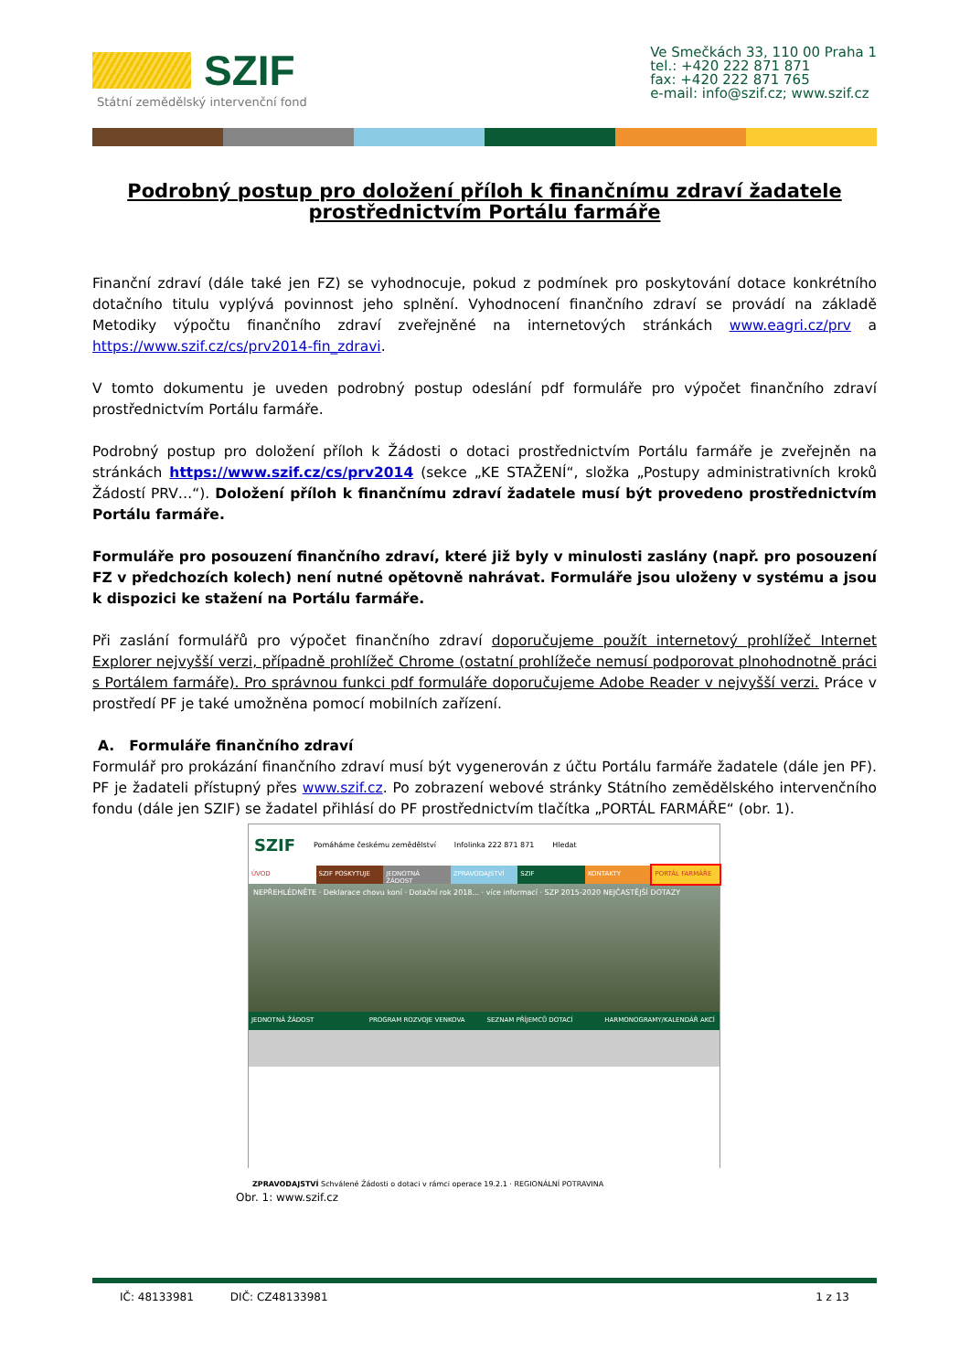SZIF
Státní zemědělský intervenční fond
Ve Smečkách 33, 110 00 Praha 1
tel.: +420 222 871 871
fax: +420 222 871 765
e-mail: info@szif.cz; www.szif.cz
Podrobný postup pro doložení příloh k finančnímu zdraví žadatele prostřednictvím Portálu farmáře
Finanční zdraví (dále také jen FZ) se vyhodnocuje, pokud z podmínek pro poskytování dotace konkrétního dotačního titulu vyplývá povinnost jeho splnění. Vyhodnocení finančního zdraví se provádí na základě Metodiky výpočtu finančního zdraví zveřejněné na internetových stránkách www.eagri.cz/prv a https://www.szif.cz/cs/prv2014-fin_zdravi.
V tomto dokumentu je uveden podrobný postup odeslání pdf formuláře pro výpočet finančního zdraví prostřednictvím Portálu farmáře.
Podrobný postup pro doložení příloh k Žádosti o dotaci prostřednictvím Portálu farmáře je zveřejněn na stránkách https://www.szif.cz/cs/prv2014 (sekce „KE STAŽENÍ“, složka „Postupy administrativních kroků Žádostí PRV…“). Doložení příloh k finančnímu zdraví žadatele musí být provedeno prostřednictvím Portálu farmáře.
Formuláře pro posouzení finančního zdraví, které již byly v minulosti zaslány (např. pro posouzení FZ v předchozích kolech) není nutné opětovně nahrávat. Formuláře jsou uloženy v systému a jsou k dispozici ke stažení na Portálu farmáře.
Při zaslání formulářů pro výpočet finančního zdraví doporučujeme použít internetový prohlížeč Internet Explorer nejvyšší verzi, případně prohlížeč Chrome (ostatní prohlížeče nemusí podporovat plnohodnotně práci s Portálem farmáře). Pro správnou funkci pdf formuláře doporučujeme Adobe Reader v nejvyšší verzi. Práce v prostředí PF je také umožněna pomocí mobilních zařízení.
A. Formuláře finančního zdraví
Formulář pro prokázání finančního zdraví musí být vygenerován z účtu Portálu farmáře žadatele (dále jen PF). PF je žadateli přístupný přes www.szif.cz. Po zobrazení webové stránky Státního zemědělského intervenčního fondu (dále jen SZIF) se žadatel přihlásí do PF prostřednictvím tlačítka „PORTÁL FARMÁŘE“ (obr. 1).
SZIF Pomáháme českému zemědělství Infolinka 222 871 871 Hledat
ÚVOD SZIF POSKYTUJE JEDNOTNÁ ŽÁDOST ZPRAVODAJSTVÍ SZIF KONTAKTY PORTÁL FARMÁŘE
NEPŘEHLÉDNĚTE · Deklarace chovu koní · Dotační rok 2018... · více informací · SZP 2015-2020 NEJČASTĚJŠÍ DOTAZY
JEDNOTNÁ ŽÁDOST PROGRAM ROZVOJE VENKOVA SEZNAM PŘÍJEMCŮ DOTACÍ HARMONOGRAMY/KALENDÁŘ AKCÍ
ZPRAVODAJSTVÍ Schválené Žádosti o dotaci v rámci operace 19.2.1 · REGIONÁLNÍ POTRAVINA
Obr. 1: www.szif.cz
IČ: 48133981 DIČ: CZ48133981 1 z 13